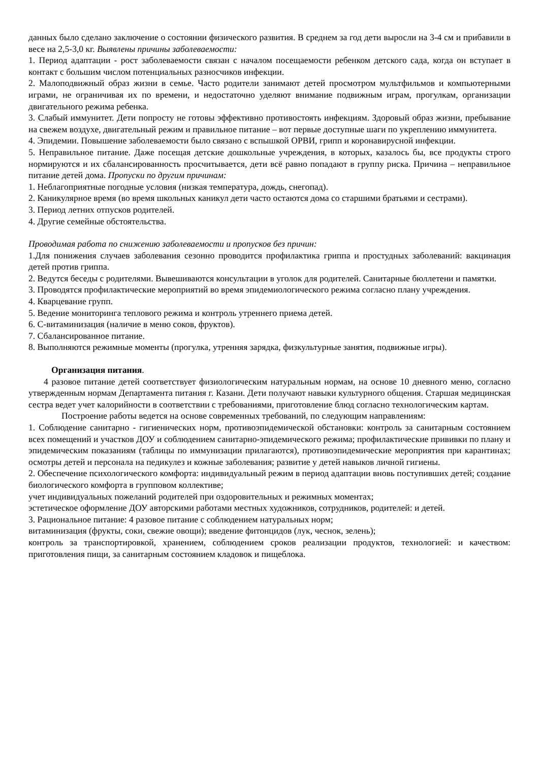данных было сделано заключение о состоянии физического развития. В среднем за год дети выросли на 3-4 см и прибавили в весе на 2,5-3,0 кг. Выявлены причины заболеваемости:
1. Период адаптации - рост заболеваемости связан с началом посещаемости ребенком детского сада, когда он вступает в контакт с большим числом потенциальных разносчиков инфекции.
2. Малоподвижный образ жизни в семье. Часто родители занимают детей просмотром мультфильмов и компьютерными играми, не ограничивая их по времени, и недостаточно уделяют внимание подвижным играм, прогулкам, организации двигательного режима ребенка.
3. Слабый иммунитет. Дети попросту не готовы эффективно противостоять инфекциям. Здоровый образ жизни, пребывание на свежем воздухе, двигательный режим и правильное питание – вот первые доступные шаги по укреплению иммунитета.
4. Эпидемии. Повышение заболеваемости было связано с вспышкой ОРВИ, грипп и коронавирусной инфекции.
5. Неправильное питание. Даже посещая детские дошкольные учреждения, в которых, казалось бы, все продукты строго нормируются и их сбалансированность просчитывается, дети всё равно попадают в группу риска. Причина – неправильное питание детей дома. Пропуски по другим причинам:
1. Неблагоприятные погодные условия (низкая температура, дождь, снегопад).
2. Каникулярное время (во время школьных каникул дети часто остаются дома со старшими братьями и сестрами).
3. Период летних отпусков родителей.
4. Другие семейные обстоятельства.
Проводимая работа по снижению заболеваемости и пропусков без причин:
1.Для понижения случаев заболевания сезонно проводится профилактика гриппа и простудных заболеваний: вакцинация детей против гриппа.
2. Ведутся беседы с родителями. Вывешиваются консультации в уголок для родителей. Санитарные бюллетени и памятки.
3. Проводятся профилактические мероприятий во время эпидемиологического режима согласно плану учреждения.
4. Кварцевание групп.
5. Ведение мониторинга теплового режима и контроль утреннего приема детей.
6. С-витаминизация (наличие в меню соков, фруктов).
7. Сбалансированное питание.
8. Выполняются режимные моменты (прогулка, утренняя зарядка, физкультурные занятия, подвижные игры).
Организация питания.
4 разовое питание детей соответствует физиологическим натуральным нормам, на основе 10 дневного меню, согласно утвержденным нормам Департамента питания г. Казани. Дети получают навыки культурного общения. Старшая медицинская сестра ведет учет калорийности в соответствии с требованиями, приготовление блюд согласно технологическим картам.
Построение работы ведется на основе современных требований, по следующим направлениям:
1. Соблюдение санитарно - гигиенических норм, противоэпидемической обстановки: контроль за санитарным состоянием всех помещений и участков ДОУ и соблюдением санитарно-эпидемического режима; профилактические прививки по плану и эпидемическим показаниям (таблицы по иммунизации прилагаются), противоэпидемические мероприятия при карантинах; осмотры детей и персонала на педикулез и кожные заболевания; развитие у детей навыков личной гигиены.
2. Обеспечение психологического комфорта: индивидуальный режим в период адаптации вновь поступивших детей; создание биологического комфорта в групповом коллективе;
учет индивидуальных пожеланий родителей при оздоровительных и режимных моментах;
эстетическое оформление ДОУ авторскими работами местных художников, сотрудников, родителей: и детей.
3. Рациональное питание: 4 разовое питание с соблюдением натуральных норм;
витаминизация (фрукты, соки, свежие овощи); введение фитонцидов (лук, чеснок, зелень);
контроль за транспортировкой, хранением, соблюдением сроков реализации продуктов, технологией: и качеством: приготовления пищи, за санитарным состоянием кладовок и пищеблока.